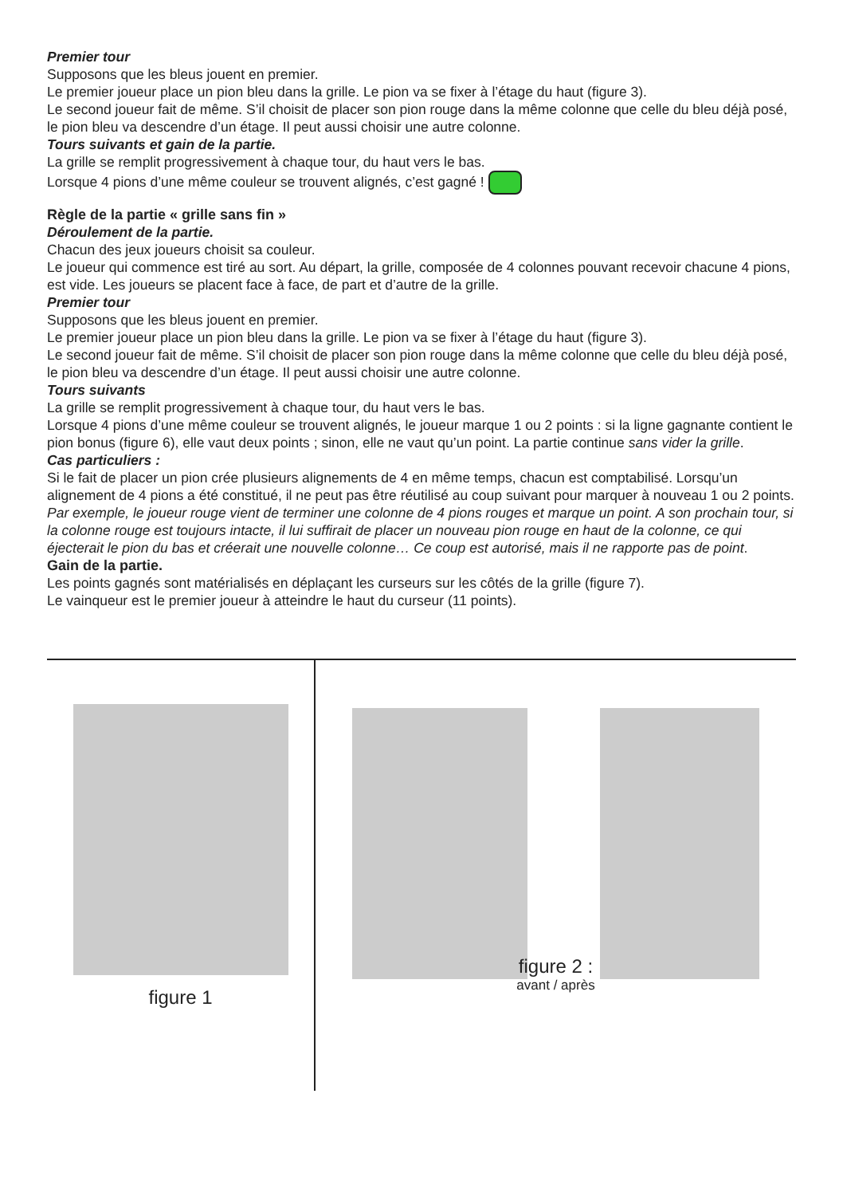Premier tour
Supposons que les bleus jouent en premier.
Le premier joueur place un pion bleu dans la grille. Le pion va se fixer à l’étage du haut (figure 3).
Le second joueur fait de même. S’il choisit de placer son pion rouge dans la même colonne que celle du bleu déjà posé, le pion bleu va descendre d’un étage. Il peut aussi choisir une autre colonne.
Tours suivants et gain de la partie.
La grille se remplit progressivement à chaque tour, du haut vers le bas.
Lorsque 4 pions d’une même couleur se trouvent alignés, c’est gagné !
Règle de la partie « grille sans fin »
Déroulement de la partie.
Chacun des jeux joueurs choisit sa couleur.
Le joueur qui commence est tiré au sort. Au départ, la grille, composée de 4 colonnes pouvant recevoir chacune 4 pions, est vide. Les joueurs se placent face à face, de part et d’autre de la grille.
Premier tour
Supposons que les bleus jouent en premier.
Le premier joueur place un pion bleu dans la grille. Le pion va se fixer à l’étage du haut (figure 3).
Le second joueur fait de même. S’il choisit de placer son pion rouge dans la même colonne que celle du bleu déjà posé, le pion bleu va descendre d’un étage. Il peut aussi choisir une autre colonne.
Tours suivants
La grille se remplit progressivement à chaque tour, du haut vers le bas.
Lorsque 4 pions d’une même couleur se trouvent alignés, le joueur marque 1 ou 2 points : si la ligne gagnante contient le pion bonus (figure 6), elle vaut deux points ; sinon, elle ne vaut qu’un point. La partie continue sans vider la grille.
Cas particuliers :
Si le fait de placer un pion crée plusieurs alignements de 4 en même temps, chacun est comptabilisé. Lorsqu’un alignement de 4 pions a été constitué, il ne peut pas être réutilisé au coup suivant pour marquer à nouveau 1 ou 2 points. Par exemple, le joueur rouge vient de terminer une colonne de 4 pions rouges et marque un point. A son prochain tour, si la colonne rouge est toujours intacte, il lui suffirait de placer un nouveau pion rouge en haut de la colonne, ce qui éjecterait le pion du bas et créerait une nouvelle colonne… Ce coup est autorisé, mais il ne rapporte pas de point.
Gain de la partie.
Les points gagnés sont matérialisés en déplaçant les curseurs sur les côtés de la grille (figure 7).
Le vainqueur est le premier joueur à atteindre le haut du curseur (11 points).
figure 1
figure 2 :
avant / après